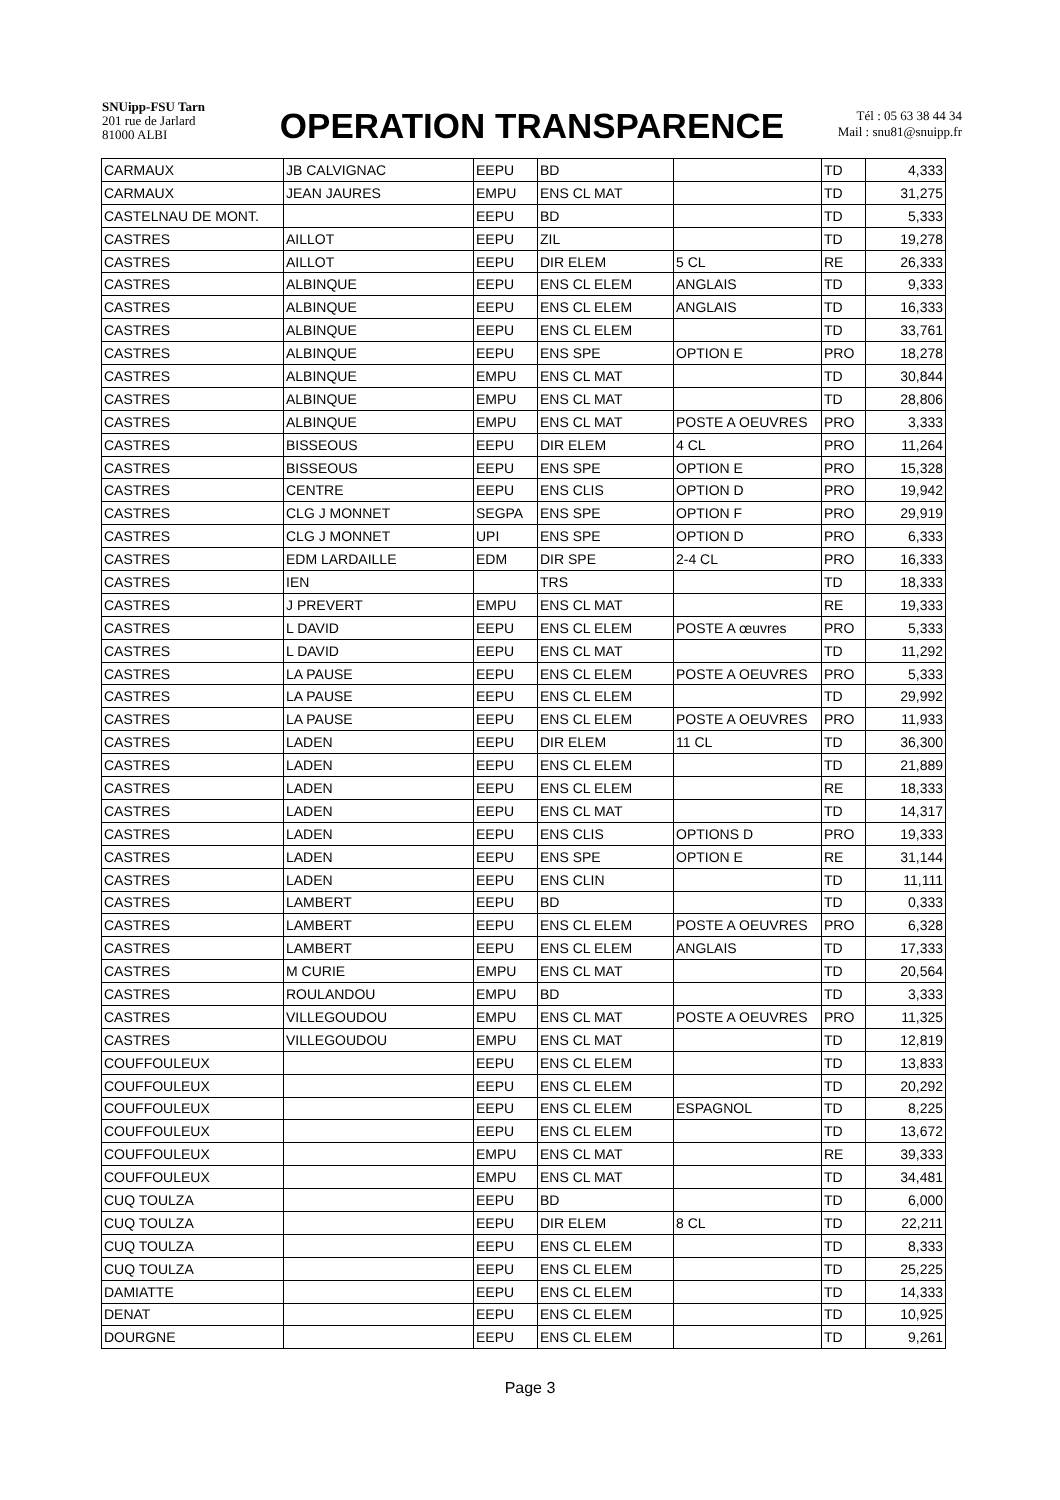SNUipp-FSU Tarn
201 rue de Jarlard
81000 ALBI
OPERATION TRANSPARENCE
Tél : 05 63 38 44 34
Mail : snu81@snuipp.fr
| CARMAUX | JB CALVIGNAC | EEPU | BD | | TD | 4,333 |
| CARMAUX | JEAN JAURES | EMPU | ENS CL MAT | | TD | 31,275 |
| CASTELNAU DE MONT. | | EEPU | BD | | TD | 5,333 |
| CASTRES | AILLOT | EEPU | ZIL | | TD | 19,278 |
| CASTRES | AILLOT | EEPU | DIR ELEM | 5 CL | RE | 26,333 |
| CASTRES | ALBINQUE | EEPU | ENS CL ELEM | ANGLAIS | TD | 9,333 |
| CASTRES | ALBINQUE | EEPU | ENS CL ELEM | ANGLAIS | TD | 16,333 |
| CASTRES | ALBINQUE | EEPU | ENS CL ELEM | | TD | 33,761 |
| CASTRES | ALBINQUE | EEPU | ENS SPE | OPTION E | PRO | 18,278 |
| CASTRES | ALBINQUE | EMPU | ENS CL MAT | | TD | 30,844 |
| CASTRES | ALBINQUE | EMPU | ENS CL MAT | | TD | 28,806 |
| CASTRES | ALBINQUE | EMPU | ENS CL MAT | POSTE A OEUVRES | PRO | 3,333 |
| CASTRES | BISSEOUS | EEPU | DIR ELEM | 4 CL | PRO | 11,264 |
| CASTRES | BISSEOUS | EEPU | ENS SPE | OPTION E | PRO | 15,328 |
| CASTRES | CENTRE | EEPU | ENS CLIS | OPTION D | PRO | 19,942 |
| CASTRES | CLG J MONNET | SEGPA | ENS SPE | OPTION F | PRO | 29,919 |
| CASTRES | CLG J MONNET | UPI | ENS SPE | OPTION D | PRO | 6,333 |
| CASTRES | EDM LARDAILLE | EDM | DIR SPE | 2-4 CL | PRO | 16,333 |
| CASTRES | IEN | | TRS | | TD | 18,333 |
| CASTRES | J PREVERT | EMPU | ENS CL MAT | | RE | 19,333 |
| CASTRES | L DAVID | EEPU | ENS CL ELEM | POSTE A œuvres | PRO | 5,333 |
| CASTRES | L DAVID | EEPU | ENS CL MAT | | TD | 11,292 |
| CASTRES | LA PAUSE | EEPU | ENS CL ELEM | POSTE A OEUVRES | PRO | 5,333 |
| CASTRES | LA PAUSE | EEPU | ENS CL ELEM | | TD | 29,992 |
| CASTRES | LA PAUSE | EEPU | ENS CL ELEM | POSTE A OEUVRES | PRO | 11,933 |
| CASTRES | LADEN | EEPU | DIR ELEM | 11 CL | TD | 36,300 |
| CASTRES | LADEN | EEPU | ENS CL ELEM | | TD | 21,889 |
| CASTRES | LADEN | EEPU | ENS CL ELEM | | RE | 18,333 |
| CASTRES | LADEN | EEPU | ENS CL MAT | | TD | 14,317 |
| CASTRES | LADEN | EEPU | ENS CLIS | OPTIONS D | PRO | 19,333 |
| CASTRES | LADEN | EEPU | ENS SPE | OPTION E | RE | 31,144 |
| CASTRES | LADEN | EEPU | ENS CLIN | | TD | 11,111 |
| CASTRES | LAMBERT | EEPU | BD | | TD | 0,333 |
| CASTRES | LAMBERT | EEPU | ENS CL ELEM | POSTE A OEUVRES | PRO | 6,328 |
| CASTRES | LAMBERT | EEPU | ENS CL ELEM | ANGLAIS | TD | 17,333 |
| CASTRES | M CURIE | EMPU | ENS CL MAT | | TD | 20,564 |
| CASTRES | ROULANDOU | EMPU | BD | | TD | 3,333 |
| CASTRES | VILLEGOUDOU | EMPU | ENS CL MAT | POSTE A OEUVRES | PRO | 11,325 |
| CASTRES | VILLEGOUDOU | EMPU | ENS CL MAT | | TD | 12,819 |
| COUFFOULEUX | | EEPU | ENS CL ELEM | | TD | 13,833 |
| COUFFOULEUX | | EEPU | ENS CL ELEM | | TD | 20,292 |
| COUFFOULEUX | | EEPU | ENS CL ELEM | ESPAGNOL | TD | 8,225 |
| COUFFOULEUX | | EEPU | ENS CL ELEM | | TD | 13,672 |
| COUFFOULEUX | | EMPU | ENS CL MAT | | RE | 39,333 |
| COUFFOULEUX | | EMPU | ENS CL MAT | | TD | 34,481 |
| CUQ TOULZA | | EEPU | BD | | TD | 6,000 |
| CUQ TOULZA | | EEPU | DIR ELEM | 8 CL | TD | 22,211 |
| CUQ TOULZA | | EEPU | ENS CL ELEM | | TD | 8,333 |
| CUQ TOULZA | | EEPU | ENS CL ELEM | | TD | 25,225 |
| DAMIATTE | | EEPU | ENS CL ELEM | | TD | 14,333 |
| DENAT | | EEPU | ENS CL ELEM | | TD | 10,925 |
| DOURGNE | | EEPU | ENS CL ELEM | | TD | 9,261 |
Page 3